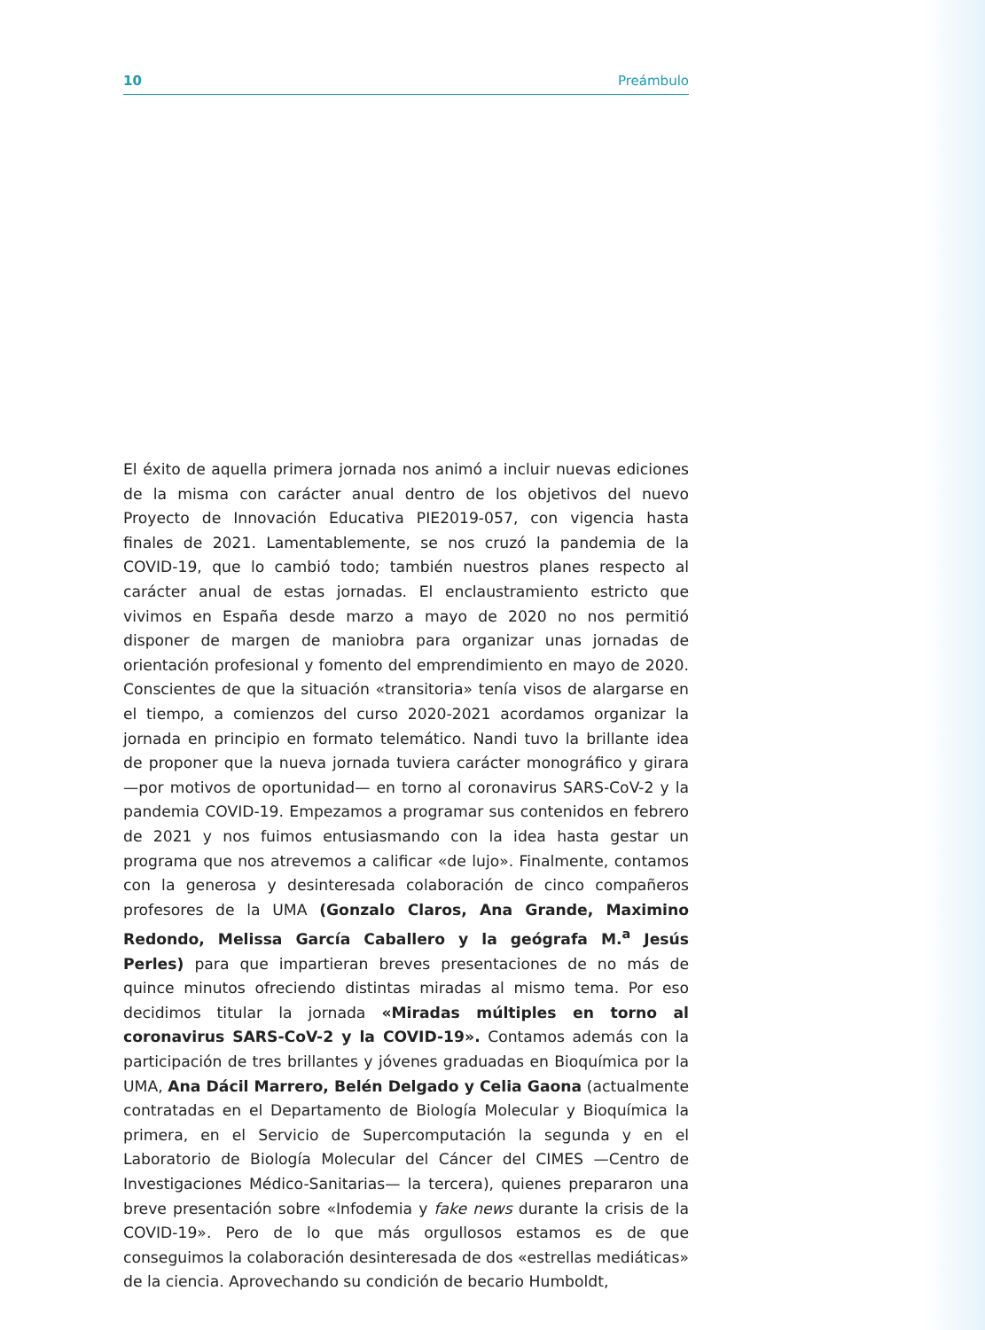10 Preámbulo
El éxito de aquella primera jornada nos animó a incluir nuevas ediciones de la misma con carácter anual dentro de los objetivos del nuevo Proyecto de Innovación Educativa PIE2019-057, con vigencia hasta finales de 2021. Lamentablemente, se nos cruzó la pandemia de la COVID-19, que lo cambió todo; también nuestros planes respecto al carácter anual de estas jornadas. El enclaustramiento estricto que vivimos en España desde marzo a mayo de 2020 no nos permitió disponer de margen de maniobra para organizar unas jornadas de orientación profesional y fomento del emprendimiento en mayo de 2020. Conscientes de que la situación «transitoria» tenía visos de alargarse en el tiempo, a comienzos del curso 2020-2021 acordamos organizar la jornada en principio en formato telemático. Nandi tuvo la brillante idea de proponer que la nueva jornada tuviera carácter monográfico y girara —por motivos de oportunidad— en torno al coronavirus SARS-CoV-2 y la pandemia COVID-19. Empezamos a programar sus contenidos en febrero de 2021 y nos fuimos entusiasmando con la idea hasta gestar un programa que nos atrevemos a calificar «de lujo». Finalmente, contamos con la generosa y desinteresada colaboración de cinco compañeros profesores de la UMA (Gonzalo Claros, Ana Grande, Maximino Redondo, Melissa García Caballero y la geógrafa M.<sup>a</sup> Jesús Perles) para que impartieran breves presentaciones de no más de quince minutos ofreciendo distintas miradas al mismo tema. Por eso decidimos titular la jornada «Miradas múltiples en torno al coronavirus SARS-CoV-2 y la COVID-19». Contamos además con la participación de tres brillantes y jóvenes graduadas en Bioquímica por la UMA, Ana Dácil Marrero, Belén Delgado y Celia Gaona (actualmente contratadas en el Departamento de Biología Molecular y Bioquímica la primera, en el Servicio de Supercomputación la segunda y en el Laboratorio de Biología Molecular del Cáncer del CIMES —Centro de Investigaciones Médico-Sanitarias— la tercera), quienes prepararon una breve presentación sobre «Infodemia y fake news durante la crisis de la COVID-19». Pero de lo que más orgullosos estamos es de que conseguimos la colaboración desinteresada de dos «estrellas mediáticas» de la ciencia. Aprovechando su condición de becario Humboldt,